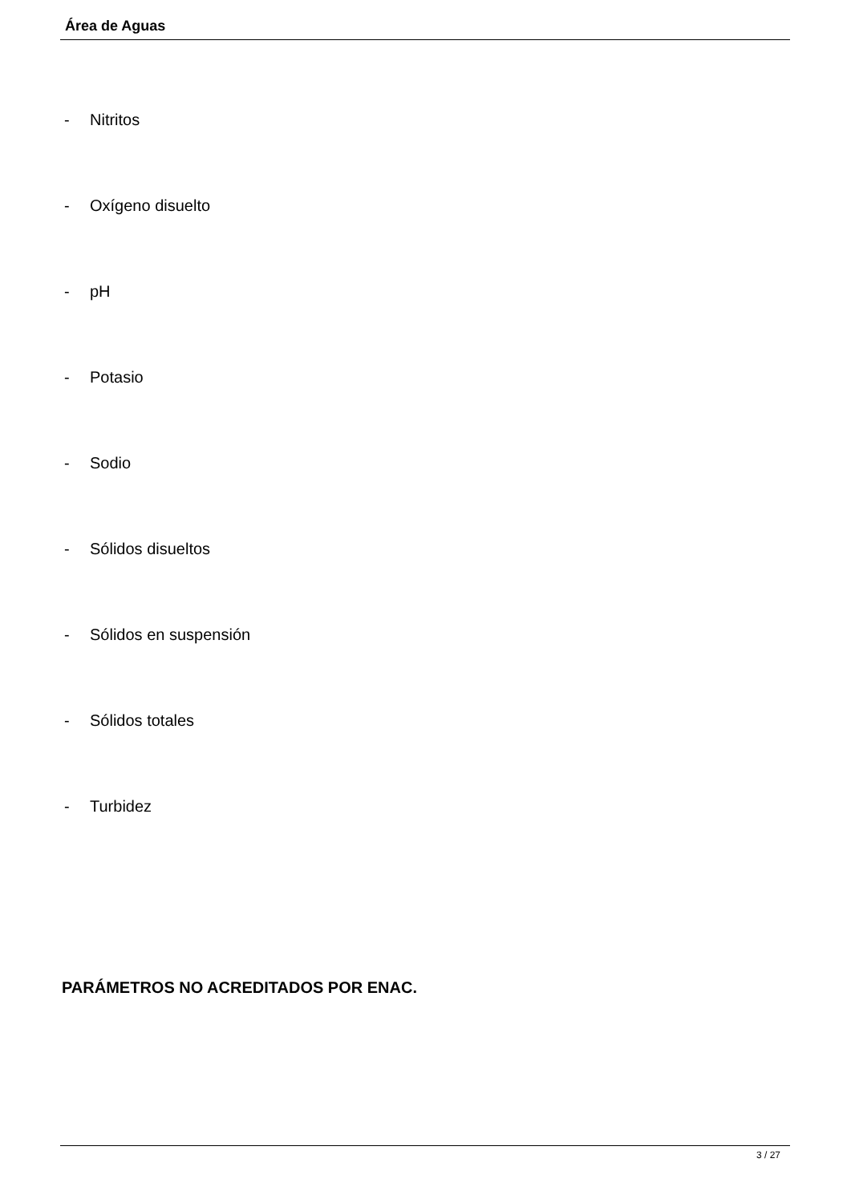Área de Aguas
- Nitritos
- Oxígeno disuelto
- pH
- Potasio
- Sodio
- Sólidos disueltos
- Sólidos en suspensión
- Sólidos totales
- Turbidez
PARÁMETROS NO ACREDITADOS POR ENAC.
3 / 27